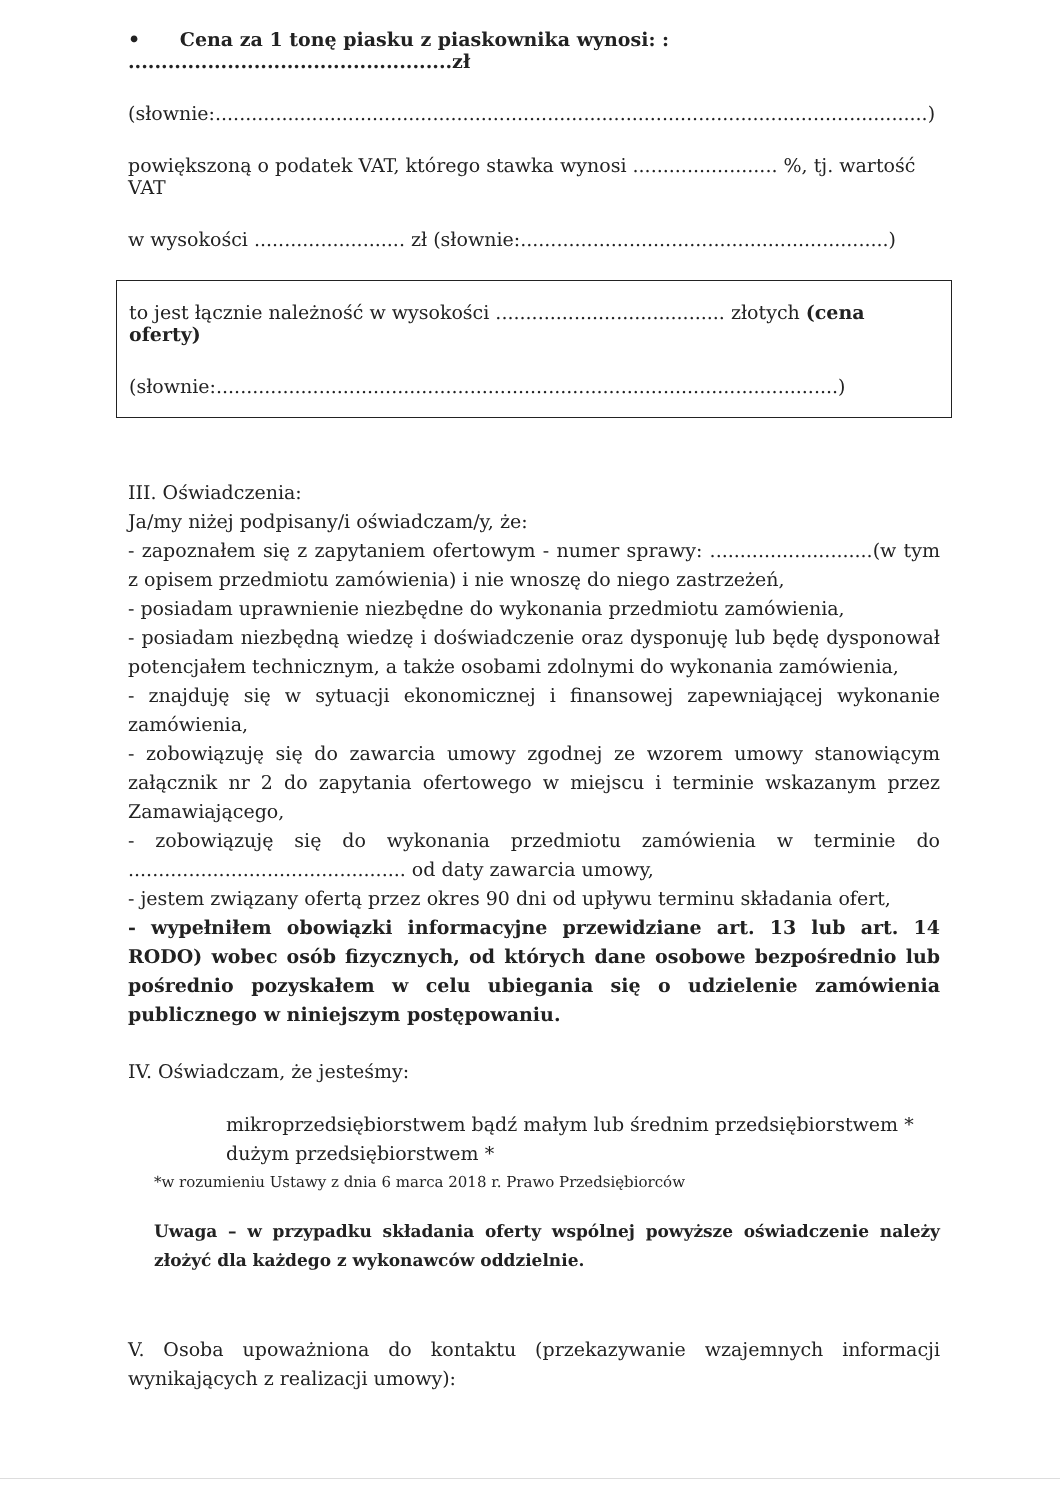• Cena za 1 tonę piasku z piaskownika wynosi: : .................................................zł
(słownie:......................................................................................................................)
powiększoną o podatek VAT, którego stawka wynosi ........................ %, tj. wartość VAT
w wysokości ......................... zł (słownie:.............................................................)
to jest łącznie należność w wysokości ...................................... złotych (cena oferty)
(słownie:.......................................................................................................)
III. Oświadczenia:
Ja/my niżej podpisany/i oświadczam/y, że:
- zapoznałem się z zapytaniem ofertowym - numer sprawy: ...........................(w tym z opisem przedmiotu zamówienia) i nie wnoszę do niego zastrzeżeń,
- posiadam uprawnienie niezbędne do wykonania przedmiotu zamówienia,
- posiadam niezbędną wiedzę i doświadczenie oraz dysponuję lub będę dysponował potencjałem technicznym, a także osobami zdolnymi do wykonania zamówienia,
- znajduję się w sytuacji ekonomicznej i finansowej zapewniającej wykonanie zamówienia,
- zobowiązuję się do zawarcia umowy zgodnej ze wzorem umowy stanowiącym załącznik nr 2 do zapytania ofertowego w miejscu i terminie wskazanym przez Zamawiającego,
- zobowiązuję się do wykonania przedmiotu zamówienia w terminie do .............................................. od daty zawarcia umowy,
- jestem związany ofertą przez okres 90 dni od upływu terminu składania ofert,
- wypełniłem obowiązki informacyjne przewidziane art. 13 lub art. 14 RODO) wobec osób fizycznych, od których dane osobowe bezpośrednio lub pośrednio pozyskałem w celu ubiegania się o udzielenie zamówienia publicznego w niniejszym postępowaniu.
IV. Oświadczam, że jesteśmy:
mikroprzedsiębiorstwem bądź małym lub średnim przedsiębiorstwem *
dużym przedsiębiorstwem *
*w rozumieniu Ustawy z dnia 6 marca 2018 r. Prawo Przedsiębiorców
Uwaga – w przypadku składania oferty wspólnej powyższe oświadczenie należy złożyć dla każdego z wykonawców oddzielnie.
V. Osoba upoważniona do kontaktu (przekazywanie wzajemnych informacji wynikających z realizacji umowy):